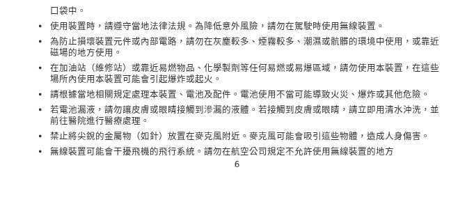口袋中。
• 使用裝置時，請遵守當地法律法規。為降低意外風險，請勿在駕駛時使用無線裝置。
• 為防止損壞裝置元件或內部電路，請勿在灰塵較多、煙霧較多、潮濕或骯髒的環境中使用，或靠近磁場的地方使用。
• 在加油站（維修站）或靠近易燃物品、化學製劑等任何易燃或易爆區域，請勿使用本裝置，在這些場所內使用本裝置可能會引起爆炸或起火。
• 請根據當地相關規定處理本裝置、電池及配件。電池使用不當可能導致火災、爆炸或其他危險。
• 若電池漏液，請勿讓皮膚或眼睛接觸到滲漏的液體。若接觸到皮膚或眼睛，請立即用清水沖洗，並前往醫院進行醫療處理。
• 禁止將尖銳的金屬物（如針）放置在麥克風附近。麥克風可能會吸引這些物體，造成人身傷害。
• 無線裝置可能會干擾飛機的飛行系統。請勿在航空公司規定不允許使用無線裝置的地方
6